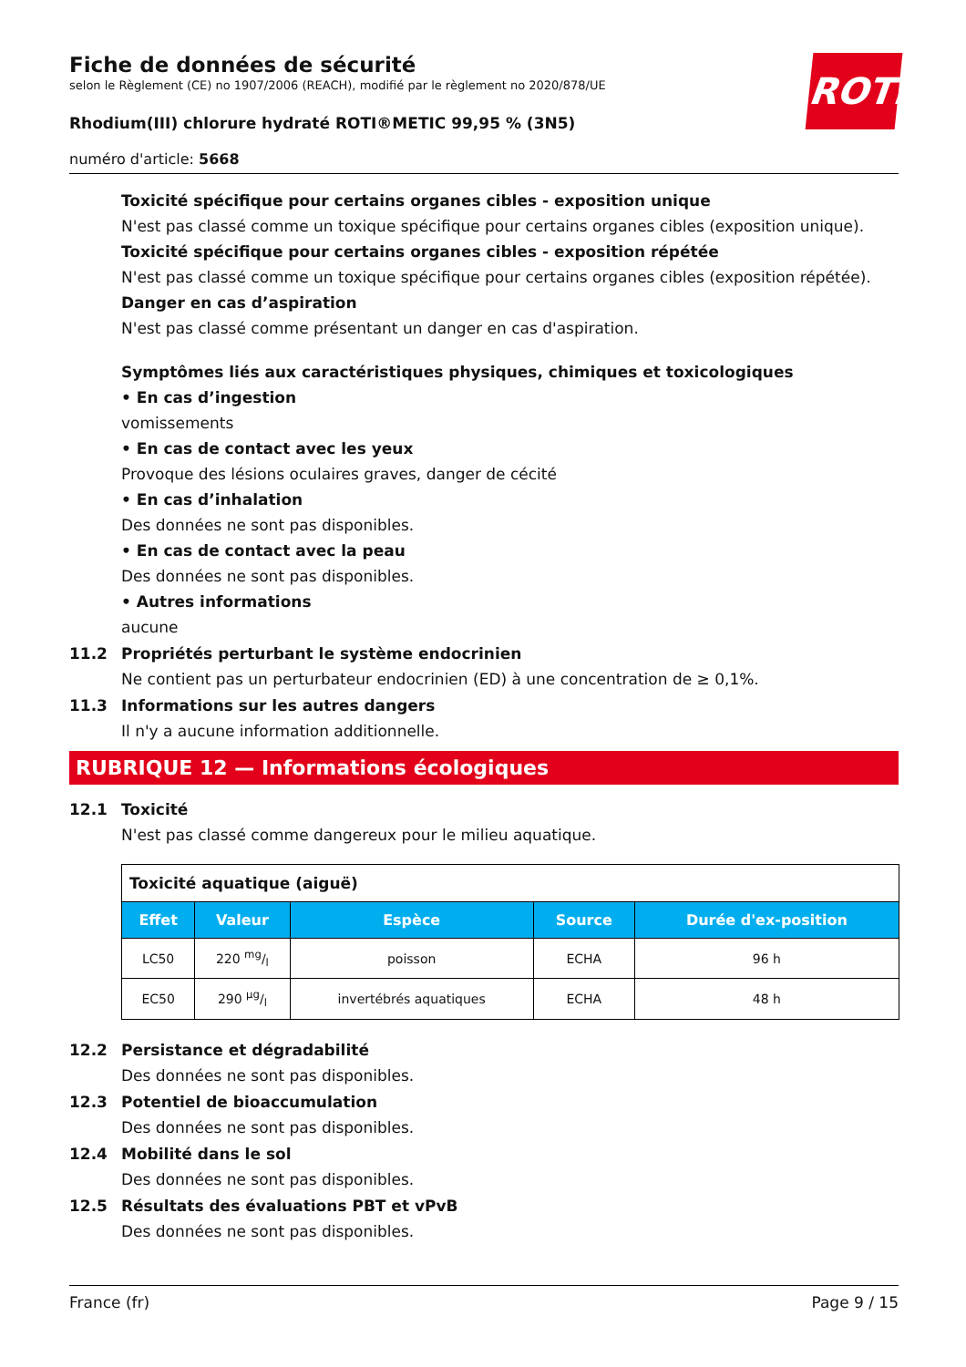Fiche de données de sécurité
selon le Règlement (CE) no 1907/2006 (REACH), modifié par le règlement no 2020/878/UE
Rhodium(III) chlorure hydraté ROTI®METIC 99,95 % (3N5)
numéro d'article: 5668
ROTH
Toxicité spécifique pour certains organes cibles - exposition unique
N'est pas classé comme un toxique spécifique pour certains organes cibles (exposition unique).
Toxicité spécifique pour certains organes cibles - exposition répétée
N'est pas classé comme un toxique spécifique pour certains organes cibles (exposition répétée).
Danger en cas d’aspiration
N'est pas classé comme présentant un danger en cas d'aspiration.
Symptômes liés aux caractéristiques physiques, chimiques et toxicologiques
• En cas d’ingestion
vomissements
• En cas de contact avec les yeux
Provoque des lésions oculaires graves, danger de cécité
• En cas d’inhalation
Des données ne sont pas disponibles.
• En cas de contact avec la peau
Des données ne sont pas disponibles.
• Autres informations
aucune
11.2 Propriétés perturbant le système endocrinien
Ne contient pas un perturbateur endocrinien (ED) à une concentration de ≥ 0,1%.
11.3 Informations sur les autres dangers
Il n'y a aucune information additionnelle.
RUBRIQUE 12 — Informations écologiques
12.1 Toxicité
N'est pas classé comme dangereux pour le milieu aquatique.
| Toxicité aquatique (aiguë) | | | | |
| --- | --- | --- | --- | --- |
| Effet | Valeur | Espèce | Source | Durée d'ex-position |
| LC50 | 220 mg/l | poisson | ECHA | 96 h |
| EC50 | 290 µg/l | invertébrés aquatiques | ECHA | 48 h |
12.2 Persistance et dégradabilité
Des données ne sont pas disponibles.
12.3 Potentiel de bioaccumulation
Des données ne sont pas disponibles.
12.4 Mobilité dans le sol
Des données ne sont pas disponibles.
12.5 Résultats des évaluations PBT et vPvB
Des données ne sont pas disponibles.
France (fr) Page 9 / 15